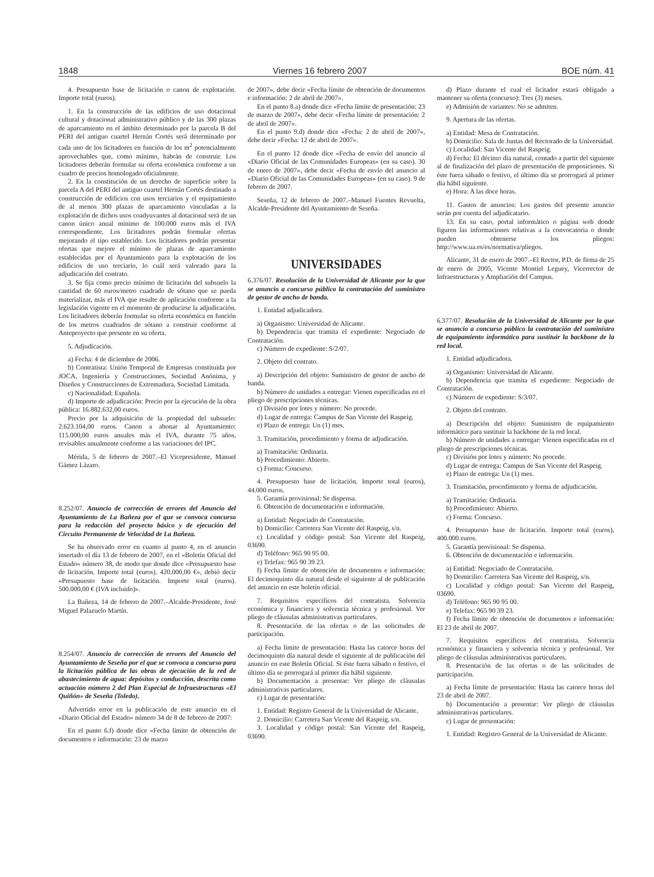1848 Viernes 16 febrero 2007 BOE núm. 41
4. Presupuesto base de licitación o canon de explotación. Importe total (euros).
1. En la construcción de las edificios de uso dotacional cultural y dotacional administrativo público y de las 300 plazas de aparcamiento en el ámbito determinado por la parcela B del PERI del antiguo cuartel Hernán Cortés será determinado por cada uno de los licitadores en función de los m<sup>2</sup> potencialmente aprovechables que, como mínimo, habrán de construir. Los licitadores deberán formular su oferta económica conforme a un cuadro de precios homologado oficialmente.
2. En la constitución de un derecho de superficie sobre la parcela A del PERI del antiguo cuartel Hernán Cortés destinado a construcción de edificios con usos terciarios y el equipamiento de al menos 300 plazas de aparcamiento vinculadas a la explotación de dichos usos coadyuvantes al dotacional será de un canon único anual mínimo de 100.000 euros más el IVA correspondiente. Los licitadores podrán formular ofertas mejorando el tipo establecido. Los licitadores podrán presentar ofertas que mejore el mínimo de plazas de aparcamiento establecidas por el Ayuntamiento para la explotación de los edificios de uso terciario, lo cuál será valorado para la adjudicación del contrato.
3. Se fija como precio mínimo de licitación del subsuelo la cantidad de 60 euros/metro cuadrado de sótano que se pueda materializar, más el IVA que resulte de aplicación conforme a la legislación vigente en el momento de producirse la adjudicación. Los licitadores deberán formular su oferta económica en función de los metros cuadrados de sótano a construir conforme al Anteproyecto que presente en su oferta.
5. Adjudicación.
a) Fecha: 4 de diciembre de 2006.
b) Contratista: Unión Temporal de Empresas constituida por JOCA, Ingeniería y Construcciones, Sociedad Anónima, y Diseños y Construcciones de Extremadura, Sociedad Limitada.
c) Nacionalidad: Española.
d) Importe de adjudicación: Precio por la ejecución de la obra pública: 16.882.632,00 euros.
Precio por la adquisición de la propiedad del subsuelo: 2.623.104,00 euros. Canon a abonar al Ayuntamiento: 115.000,00 euros anuales más el IVA, durante 75 años, revisables anualmente conforme a las variaciones del IPC.
Mérida, 5 de febrero de 2007.–El Vicepresidente, Manuel Gámez Lázaro.
8.252/07. Anuncio de corrección de errores del Anuncio del Ayuntamiento de La Bañeza por el que se convoca concurso para la redacción del proyecto básico y de ejecución del Circuito Permanente de Velocidad de La Bañeza.
Se ha observado error en cuanto al punto 4, en el anuncio insertado el día 13 de febrero de 2007, en el «Boletín Oficial del Estado» número 38, de modo que donde dice «Presupuesto base de licitación. Importe total (euros). 420.000,00 €», debió decir «Presupuesto base de licitación. Importe total (euros). 500.000,00 € (IVA incluido)».
La Bañeza, 14 de febrero de 2007.–Alcalde-Presidente, José Miguel Palazuelo Martín.
8.254/07. Anuncio de corrección de errores del Anuncio del Ayuntamiento de Seseña por el que se convoca a concurso para la licitación pública de las obras de ejecución de la red de abastecimiento de agua: depósitos y conducción, descrita como actuación número 2 del Plan Especial de Infraestructuras «El Quiñón» de Seseña (Toledo).
Advertido error en la publicación de este anuncio en el «Diario Oficial del Estado» número 34 de 8 de febrero de 2007:
En el punto 6.f) donde dice «Fecha límite de obtención de documentos e información: 23 de marzo
de 2007», debe decir «Fecha límite de obtención de documentos e información: 2 de abril de 2007».
En el punto 8.a) donde dice «Fecha límite de presentación: 23 de marzo de 2007», debe decir «Fecha límite de presentación: 2 de abril de 2007».
En el punto 9.d) donde dice «Fecha: 2 de abril de 2007», debe decir «Fecha: 12 de abril de 2007».
En el punto 12 donde dice «Fecha de envío del anuncio al «Diario Oficial de las Comunidades Europeas» (en su caso). 30 de enero de 2007», debe decir «Fecha de envío del anuncio al «Diario Oficial de las Comunidades Europeas» (en su caso). 9 de febrero de 2007.
Seseña, 12 de febrero de 2007.–Manuel Fuentes Revuelta, Alcalde-Presidente del Ayuntamiento de Seseña.
UNIVERSIDADES
6.376/07. Resolución de la Universidad de Alicante por la que se anuncio a concurso público la contratación del suministro de gestor de ancho de banda.
1. Entidad adjudicadora.
a) Organismo: Universidad de Alicante.
b) Dependencia que tramita el expediente: Negociado de Contratación.
c) Número de expediente: S/2/07.
2. Objeto del contrato.
a) Descripción del objeto: Suministro de gestor de ancho de banda.
b) Número de unidades a entregar: Vienen especificadas en el pliego de prescripciones técnicas.
c) División por lotes y número: No procede.
d) Lugar de entrega: Campus de San Vicente del Raspeig.
e) Plazo de entrega: Un (1) mes.
3. Tramitación, procedimiento y forma de adjudicación.
a) Tramitación: Ordinaria.
b) Procedimiento: Abierto.
c) Forma: Concurso.
4. Presupuesto base de licitación. Importe total (euros), 44.000 euros.
5. Garantía provisional: Se dispensa.
6. Obtención de documentación e información.
a) Entidad: Negociado de Contratación.
b) Domicilio: Carretera San Vicente del Raspeig, s/n.
c) Localidad y código postal: San Vicente del Raspeig, 03690.
d) Teléfono: 965 90 95 00.
e) Telefax: 965 90 39 23.
f) Fecha límite de obtención de documentos e información: El decimoquinto día natural desde el siguiente al de publicación del anuncio en este boletín oficial.
7. Requisitos específicos del contratista. Solvencia económica y financiera y solvencia técnica y profesional. Ver pliego de cláusulas administrativas particulares.
8. Presentación de las ofertas o de las solicitudes de participación.
a) Fecha límite de presentación: Hasta las catorce horas del decimoquinto día natural desde el siguiente al de publicación del anuncio en este Boletín Oficial. Si éste fuera sábado o festivo, el último día se prorrogará al primer día hábil siguiente.
b) Documentación a presentar: Ver pliego de cláusulas administrativas particulares.
c) Lugar de presentación:
1. Entidad: Registro General de la Universidad de Alicante.
2. Domicilio: Carretera San Vicente del Raspeig, s/n.
3. Localidad y código postal: San Vicente del Raspeig, 03690.
d) Plazo durante el cual el licitador estará obligado a mantener su oferta (concurso): Tres (3) meses.
e) Admisión de variantes: No se admiten.
9. Apertura de las ofertas.
a) Entidad: Mesa de Contratación.
b) Domicilio: Sala de Juntas del Rectorado de la Universidad.
c) Localidad: San Vicente del Raspeig.
d) Fecha: El décimo día natural, contado a partir del siguiente al de finalización del plazo de presentación de proposiciones. Si éste fuera sábado o festivo, el último día se prorrogará al primer día hábil siguiente.
e) Hora: A las doce horas.
11. Gastos de anuncios: Los gastos del presente anuncio serán por cuenta del adjudicatario.
13. En su caso, portal informático o página web donde figuren las informaciones relativas a la convocatoria o donde pueden obtenerse los pliegos: http://www.ua.es/es/normativa/pliegos.
Alicante, 31 de enero de 2007.–El Rector, P.D. de firma de 25 de enero de 2005, Vicente Montiel Leguey, Vicerrector de Infraestructuras y Ampliación del Campus.
6.377/07. Resolución de la Universidad de Alicante por la que se anuncio a concurso público la contratación del suministro de equipamiento informático para sustituir la backbone de la red local.
1. Entidad adjudicadora.
a) Organismo: Universidad de Alicante.
b) Dependencia que tramita el expediente: Negociado de Contratación.
c) Número de expediente: S/3/07.
2. Objeto del contrato.
a) Descripción del objeto: Suministro de equipamiento informático para sustituir la backbone de la red local.
b) Número de unidades a entregar: Vienen especificadas en el pliego de prescripciones técnicas.
c) División por lotes y número: No procede.
d) Lugar de entrega: Campus de San Vicente del Raspeig.
e) Plazo de entrega: Un (1) mes.
3. Tramitación, procedimiento y forma de adjudicación.
a) Tramitación: Ordinaria.
b) Procedimiento: Abierto.
c) Forma: Concurso.
4. Presupuesto base de licitación. Importe total (euros), 400.000 euros.
5. Garantía provisional: Se dispensa.
6. Obtención de documentación e información.
a) Entidad: Negociado de Contratación.
b) Domicilio: Carretera San Vicente del Raspeig, s/n.
c) Localidad y código postal: San Vicente del Raspeig, 03690.
d) Teléfono: 965 90 95 00.
e) Telefax: 965 90 39 23.
f) Fecha límite de obtención de documentos e información: El 23 de abril de 2007.
7. Requisitos específicos del contratista. Solvencia económica y financiera y solvencia técnica y profesional. Ver pliego de cláusulas administrativas particulares.
8. Presentación de las ofertas o de las solicitudes de participación.
a) Fecha límite de presentación: Hasta las catorce horas del 23 de abril de 2007.
b) Documentación a presentar: Ver pliego de cláusulas administrativas particulares.
c) Lugar de presentación:
1. Entidad: Registro General de la Universidad de Alicante.